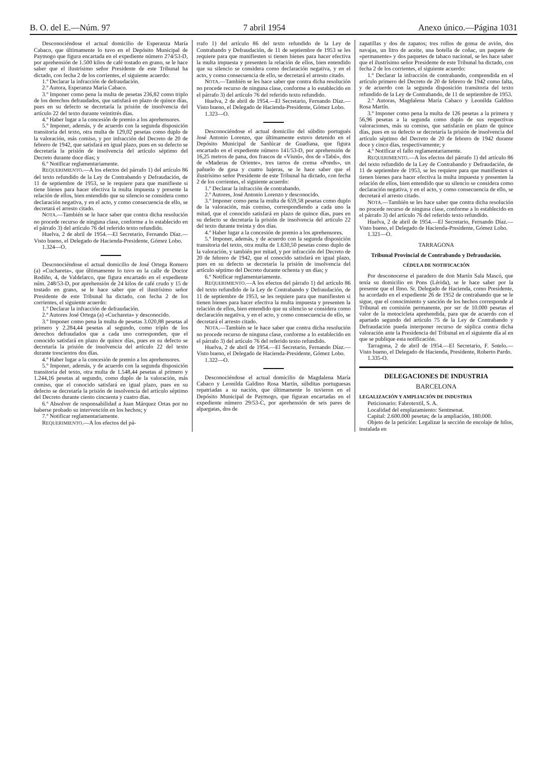B. O. del E.—Núm. 97 7 abril 1954 Anexo único.—Página 1031
Desconociéndose el actual domicilio de Esperanza María Cabaco, que últimamente lo tuvo en el Depósito Municipal de Paymogo que figura encartada en el expediente número 274/53-D, por aprehensión de 1.500 kilos de café tostado en grano, se le hace saber que el ilustrísimo señor Presidente de este Tribunal ha dictado, con fecha 2 de los corrientes, el siguiente acuerdo:
1.º Declarar la infracción de defraudación.
2.º Autora, Esperanza María Cabaco.
3.º Imponer como pena la multa de pesetas 236,82 como triplo de los derechos defraudados, que satisfará en plazo de quince días, pues en su defecto se decretaría la prisión de insolvencia del artículo 22 del texto durante veintitrés días.
4.º Haber lugar a la concesión de premio a los aprehensores.
5.º Imponer, además, y de acuerdo con la segunda disposición transitoria del texto, otra multa de 129,02 pesetas como duplo de la valoración, más comiso, y por infracción del Decreto de 20 de febrero de 1942, que satisfará en igual plazo, pues en su defecto se decretaría la prisión de insolvencia del artículo séptimo del Decreto durante doce días; y
6.º Notificar reglamentariamente.
REQUERIMIENTO.—A los efectos del párrafo 1) del artículo 86 del texto refundido de la Ley de Contrabando y Defraudación, de 11 de septiembre de 1953, se le requiere para que manifieste si tiene bienes para hacer efectiva la multa impuesta y presente la relación de ellos, bien entendido que su silencio se considera como declaración negativa, y en el acto, y como consecuencia de ello, se decretará el arresto citado.
NOTA.—También se le hace saber que contra dicha resolución no procede recurso de ninguna clase, conforme a lo establecido en el párrafo 3) del artículo 76 del referido texto refundido.
Huelva, 2 de abril de 1954.—El Secretario, Fernando Díaz.—Visto bueno, el Delegado de Hacienda-Presidente, Gómez Lobo.
1.324—O.
Desconociéndose el actual domicilio de José Ortega Romero (a) «Cuchareta», que últimamente lo tuvo en la calle de Doctor Rodiño, 4, de Valdelarco, que figura encartado en el expediente núm. 248/53-D, por aprehensión de 24 kilos de café crudo y 15 de tostado en grano, se le hace saber que el ilustrísimo señor Presidente de este Tribunal ha dictado, con fecha 2 de los corrientes, el siguiente acuerdo:
1.º Declarar la infracción de defraudación.
2.º Autores José Ortega (a) «Cuchareta» y desconocido.
3.º Imponer como pena la multa de pesetas 3.020,88 pesetas al primero y 2.284,44 pesetas al segundo, como triplo de los derechos defraudados que a cada uno corresponden, que el conocido satisfará en plazo de quince días, pues en su defecto se decretaría la prisión de insolvencia del artículo 22 del texto durante trescientos dos días.
4.º Haber lugar a la concesión de premio a los aprehensores.
5.º Imponer, además, y de acuerdo con la segunda disposición transitoria del texto, otra multa de 1.548,44 pesetas al primero y 1.244,16 pesetas al segundo, como duplo de la valoración, más comiso, que el conocido satisfará en igual plazo, pues en su defecto se decretaría la prisión de insolvencia del artículo séptimo del Decreto durante ciento cincuenta y cuatro días.
6.º Absolver de responsabilidad a Juan Márquez Ortas por no haberse probado su intervención en los hechos; y
7.º Notificar reglamentariamente.
REQUERIMIENTO.—A los efectos del pá-
rrafo 1) del artículo 86 del texto refundido de la Ley de Contrabando y Defraudación, de 11 de septiembre de 1953 se les requiere para que manifiesten si tienen bienes para hacer efectiva la multa impuesta y presenten la relación de ellos, bien entendido que su silencio se considera como declaración negativa, y en el acto, y como consecuencia de ello, se decretará el arresto citado.
NOTA.—También se les hace saber que contra dicha resolución no procede recurso de ninguna clase, conforme a lo establecido en el párrafo 3) del artículo 76 del referido texto refundido.
Huelva, 2 de abril de 1954.—El Secretario, Fernando Díaz.—Visto bueno, el Delegado de Hacienda-Presidente, Gómez Lobo.
1.323—O.
Desconociéndose el actual domicilio del súbdito portugués José Antonio Lorenzo, que últimamente estuvo detenido en el Depósito Municipal de Sanlúcar de Guadiana, que figura encartado en el expediente número 141/53-D, por aprehensión de 16,25 metros de pana, dos frascos de «Visnú», dos de «Tabú», dos de «Maderas de Oriente», tres tarros de crema «Ponds», un pañuelo de gasa y cuatro bajeras, se le hace saber que el ilustrísimo señor Presidente de este Tribunal ha dictado, con fecha 2 de los corrientes, el siguiente acuerdo:
1.º Declarar la infracción de contrabando.
2.º Autores, José Antonio Lorenzo y desconocido.
3.º Imponer como pena la multa de 659,58 pesetas como duplo de la valoración, más comiso, correspondiendo a cada uno la mitad, que el conocido satisfará en plazo de quince días, pues en su defecto se decretaría la prisión de insolvencia del artículo 22 del texto durante treinta y dos días.
4.º Haber lugar a la concesión de premio a los aprehensores.
5.º Imponer, además, y de acuerdo con la segunda disposición transitoria del texto, otra multa de 1.630,50 pesetas como duplo de la valoración, y también por mitad, y por infracción del Decreto de 20 de febrero de 1942, que el conocido satisfará en igual plazo, pues en su defecto se decretaría la prisión de insolvencia del artículo séptimo del Decreto durante ochenta y un días; y
6.º Notificar reglamentariamente.
REQUERIMIENTO.—A los efectos del párrafo 1) del artículo 86 del texto refundido de la Ley de Contrabando y Defraudación, de 11 de septiembre de 1953, se les requiere para que manifiesten si tienen bienes para hacer efectiva la multa impuesta y presenten la relación de ellos, bien entendido que su silencio se considera como declaración negativa, y en el acto, y como consecuencia de ello, se decretará el arresto citado.
NOTA.—También se le hace saber que contra dicha resolución no procede recurso de ninguna clase, conforme a lo establecido en el párrafo 3) del artículo 76 del referido texto refundido.
Huelva, 2 de abril de 1954.—El Secretario, Fernando Díaz.—Visto bueno, el Delegado de Hacienda-Presidente, Gómez Lobo.
1.322—O.
Desconociéndose el actual domicilio de Magdalena María Cabaco y Leonilda Galdino Rosa Martín, súbditas portuguesas repatriadas a su nación, que últimamente lo tuvieron en el Depósito Municipal de Paymogo, que figuran encartadas en el expediente número 29/53-C, por aprehensión de seis pares de alpargatas, dos de
zapatillas y dos de zapatos; tres rollos de goma de avión, dos navajas, un litro de aceite, una botella de coñac, un paquete de «permanente» y dos paquetes de tabaco nacional, se les hace saber que el ilustrísimo señor Presidente de este Tribunal ha dictado, con fecha 2 de los corrientes, el siguiente acuerdo:
1.º Declarar la infracción de contrabando, comprendida en el artículo primero del Decreto de 20 de febrero de 1942 como falta, y de acuerdo con la segunda disposición transitoria del texto refundido de la Ley de Contrabando, de 11 de septiembre de 1953.
2.º Autoras, Magdalena María Cabaco y Leonilda Galdino Rosa Martín.
3.º Imponer como pena la multa de 126 pesetas a la primera y 56,96 pesetas a la segunda como duplo de sus respectivas valoraciones, más su comiso, que satisfarán en plazo de quince días, pues en su defecto se decretaría la prisión de insolvencia del artículo séptimo del Decreto de 20 de febrero de 1942 durante doce y cinco días, respectivamente; y
4.º Notificar el fallo reglamentariamente.
REQUERIMIENTO.—A los efectos del párrafo 1) del artículo 86 del texto refundido de la Ley de Contrabando y Defraudación, de 11 de septiembre de 1953, se les requiere para que manifiesten si tienen bienes para hacer efectiva la multa impuesta y presenten la relación de ellos, bien entendido que su silencio se considera como declaración negativa, y en el acto, y como consecuencia de ello, se decretará el arresto citado.
NOTA.—También se les hace saber que contra dicha resolución no procede recurso de ninguna clase, conforme a lo establecido en el párrafo 3) del artículo 76 del referido texto refundido.
Huelva, 2 de abril de 1954.—El Secretario, Fernando Díaz.—Visto bueno, el Delegado de Hacienda-Presidente, Gómez Lobo.
1.321—O.
TARRAGONA
Tribunal Provincial de Contrabando y Defraudación.
CÉDULA DE NOTIFICACIÓN
Por desconocerse el paradero de don Martín Sala Mascó, que tenía su domicilio en Pons (Lérida), se le hace saber por la presente que el Ilmo. Sr. Delegado de Hacienda, como Presidente, ha acordado en el expediente 26 de 1952 de contrabando que se le sigue, que el conocimiento y sanción de los hechos corresponde al Tribunal en comisión permanente, por ser de 10.000 pesetas el valor de la motocicleta aprehendida, para que de acuerdo con el apartado segundo del artículo 75 de la Ley de Contrabando y Defraudación pueda interponer recurso de súplica contra dicha valoración ante la Presidencia del Tribunal en el siguiente día al en que se publique esta notificación.
Tarragona, 2 de abril de 1954.—El Secretario, F. Sotelo.—Visto bueno, el Delegado de Hacienda, Presidente, Roberto Pardo.
1.335-O.
DELEGACIONES DE INDUSTRIA
BARCELONA
LEGALIZACIÓN Y AMPLIACIÓN DE INDUSTRIA
Peticionario: Fabrotextil, S. A.
Localidad del emplazamiento: Sentmenat.
Capital: 2.600.000 pesetas; de la ampliación, 180.000.
Objeto de la petición: Legalizar la sección de encolaje de hilos, instalada en